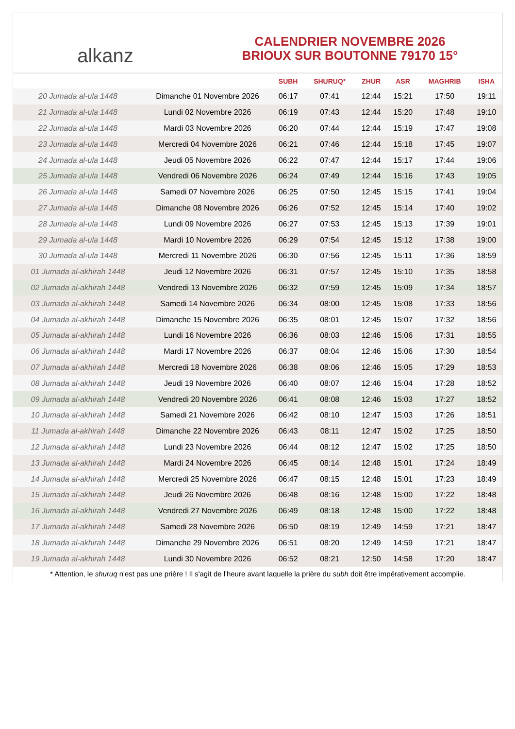alkanz
CALENDRIER NOVEMBRE 2026
BRIOUX SUR BOUTONNE 79170 15°
| | | SUBH | SHURUQ* | ZHUR | ASR | MAGHRIB | ISHA |
| --- | --- | --- | --- | --- | --- | --- | --- |
| 20 Jumada al-ula 1448 | Dimanche 01 Novembre 2026 | 06:17 | 07:41 | 12:44 | 15:21 | 17:50 | 19:11 |
| 21 Jumada al-ula 1448 | Lundi 02 Novembre 2026 | 06:19 | 07:43 | 12:44 | 15:20 | 17:48 | 19:10 |
| 22 Jumada al-ula 1448 | Mardi 03 Novembre 2026 | 06:20 | 07:44 | 12:44 | 15:19 | 17:47 | 19:08 |
| 23 Jumada al-ula 1448 | Mercredi 04 Novembre 2026 | 06:21 | 07:46 | 12:44 | 15:18 | 17:45 | 19:07 |
| 24 Jumada al-ula 1448 | Jeudi 05 Novembre 2026 | 06:22 | 07:47 | 12:44 | 15:17 | 17:44 | 19:06 |
| 25 Jumada al-ula 1448 | Vendredi 06 Novembre 2026 | 06:24 | 07:49 | 12:44 | 15:16 | 17:43 | 19:05 |
| 26 Jumada al-ula 1448 | Samedi 07 Novembre 2026 | 06:25 | 07:50 | 12:45 | 15:15 | 17:41 | 19:04 |
| 27 Jumada al-ula 1448 | Dimanche 08 Novembre 2026 | 06:26 | 07:52 | 12:45 | 15:14 | 17:40 | 19:02 |
| 28 Jumada al-ula 1448 | Lundi 09 Novembre 2026 | 06:27 | 07:53 | 12:45 | 15:13 | 17:39 | 19:01 |
| 29 Jumada al-ula 1448 | Mardi 10 Novembre 2026 | 06:29 | 07:54 | 12:45 | 15:12 | 17:38 | 19:00 |
| 30 Jumada al-ula 1448 | Mercredi 11 Novembre 2026 | 06:30 | 07:56 | 12:45 | 15:11 | 17:36 | 18:59 |
| 01 Jumada al-akhirah 1448 | Jeudi 12 Novembre 2026 | 06:31 | 07:57 | 12:45 | 15:10 | 17:35 | 18:58 |
| 02 Jumada al-akhirah 1448 | Vendredi 13 Novembre 2026 | 06:32 | 07:59 | 12:45 | 15:09 | 17:34 | 18:57 |
| 03 Jumada al-akhirah 1448 | Samedi 14 Novembre 2026 | 06:34 | 08:00 | 12:45 | 15:08 | 17:33 | 18:56 |
| 04 Jumada al-akhirah 1448 | Dimanche 15 Novembre 2026 | 06:35 | 08:01 | 12:45 | 15:07 | 17:32 | 18:56 |
| 05 Jumada al-akhirah 1448 | Lundi 16 Novembre 2026 | 06:36 | 08:03 | 12:46 | 15:06 | 17:31 | 18:55 |
| 06 Jumada al-akhirah 1448 | Mardi 17 Novembre 2026 | 06:37 | 08:04 | 12:46 | 15:06 | 17:30 | 18:54 |
| 07 Jumada al-akhirah 1448 | Mercredi 18 Novembre 2026 | 06:38 | 08:06 | 12:46 | 15:05 | 17:29 | 18:53 |
| 08 Jumada al-akhirah 1448 | Jeudi 19 Novembre 2026 | 06:40 | 08:07 | 12:46 | 15:04 | 17:28 | 18:52 |
| 09 Jumada al-akhirah 1448 | Vendredi 20 Novembre 2026 | 06:41 | 08:08 | 12:46 | 15:03 | 17:27 | 18:52 |
| 10 Jumada al-akhirah 1448 | Samedi 21 Novembre 2026 | 06:42 | 08:10 | 12:47 | 15:03 | 17:26 | 18:51 |
| 11 Jumada al-akhirah 1448 | Dimanche 22 Novembre 2026 | 06:43 | 08:11 | 12:47 | 15:02 | 17:25 | 18:50 |
| 12 Jumada al-akhirah 1448 | Lundi 23 Novembre 2026 | 06:44 | 08:12 | 12:47 | 15:02 | 17:25 | 18:50 |
| 13 Jumada al-akhirah 1448 | Mardi 24 Novembre 2026 | 06:45 | 08:14 | 12:48 | 15:01 | 17:24 | 18:49 |
| 14 Jumada al-akhirah 1448 | Mercredi 25 Novembre 2026 | 06:47 | 08:15 | 12:48 | 15:01 | 17:23 | 18:49 |
| 15 Jumada al-akhirah 1448 | Jeudi 26 Novembre 2026 | 06:48 | 08:16 | 12:48 | 15:00 | 17:22 | 18:48 |
| 16 Jumada al-akhirah 1448 | Vendredi 27 Novembre 2026 | 06:49 | 08:18 | 12:48 | 15:00 | 17:22 | 18:48 |
| 17 Jumada al-akhirah 1448 | Samedi 28 Novembre 2026 | 06:50 | 08:19 | 12:49 | 14:59 | 17:21 | 18:47 |
| 18 Jumada al-akhirah 1448 | Dimanche 29 Novembre 2026 | 06:51 | 08:20 | 12:49 | 14:59 | 17:21 | 18:47 |
| 19 Jumada al-akhirah 1448 | Lundi 30 Novembre 2026 | 06:52 | 08:21 | 12:50 | 14:58 | 17:20 | 18:47 |
* Attention, le shuruq n'est pas une prière ! Il s'agit de l'heure avant laquelle la prière du subh doit être impérativement accomplie.